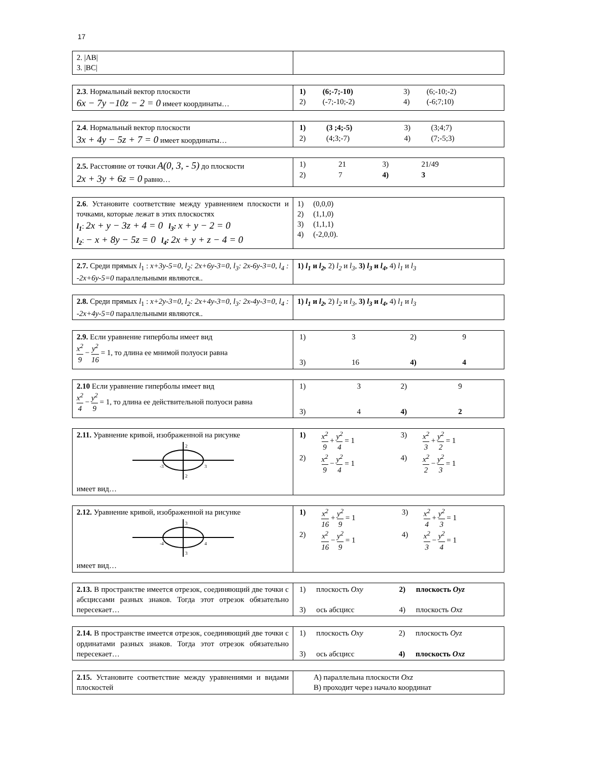17
| 2. /AB/ 3. /BC/ | |
| 2.3 . Нормальный вектор плоскости 6x − 7y −10z − 2 = 0 имеет координаты… | / 1) / (6;-7;-10) / 3) / (6;-10;-2) / / 2) / (-7;-10;-2) / 4) / (-6;7;10) / |
| 2.4 . Нормальный вектор плоскости 3x + 4y − 5z + 7 = 0 имеет координаты… | / 1) / (3 ;4;-5) / 3) / (3;4;7) / / 2) / (4;3;-7) / 4) / (7;-5;3) / |
| 2.5. Расстояние от точки A(0, 3, - 5) до плоскости 2x + 3y + 6z = 0 равно… | / 1) / 21 / 3) / 21/49 / / 2) / 7 / 4) / 3 / |
| 2.6 . Установите соответствие между уравнением плоскости и точками, которые лежат в этих плоскостях l<sub>1</sub> : 2x + y − 3z + 4 = 0 l<sub>3</sub>: x + y − 2 = 0 l<sub>2</sub> : − x + 8y − 5z = 0 l<sub>4</sub>: 2x + y + z − 4 = 0 | 1) (0,0,0) 2) (1,1,0) 3) (1,1,1) 4) (-2,0,0). |
| 2.7. Среди прямых l<sub>1</sub> : x+3y-5=0, l<sub>2</sub>: 2x+6y-3=0, l<sub>3</sub>: 2x-6y-3=0, l<sub>4</sub> : -2x+6y-5=0 параллельными являются.. | 1) l<sub>1</sub> и l<sub>2</sub>, 2) l<sub>2</sub> и l<sub>3</sub>, 3) l<sub>3</sub> и l<sub>4</sub> , 4) l<sub>1</sub> и l<sub>3</sub> |
| 2.8. Среди прямых l<sub>1</sub> : x+2y-3=0, l<sub>2</sub>: 2x+4y-3=0, l<sub>3</sub>: 2x-4y-3=0, l<sub>4</sub> : -2x+4y-5=0 параллельными являются.. | 1) l<sub>1</sub> и l<sub>2</sub>, 2) l<sub>2</sub> и l<sub>3</sub>, 3) l<sub>3</sub> и l<sub>4</sub> , 4) l<sub>1</sub> и l<sub>3</sub> |
| 2.9. Если уравнение гиперболы имеет вид x<sup>2</sup> 9 − y<sup>2</sup> 16 = 1, то длина ее мнимой полуоси равна | / 1) / 3 / 2) / 9 / / 3) / 16 / 4) / 4 / |
| 2.10 Если уравнение гиперболы имеет вид x<sup>2</sup> 4 − y<sup>2</sup> 9 = 1, то длина ее действительной полуоси равна | / 1) / 3 / 2) / 9 / / 3) / 4 / 4) / 2 / |
| 2.11. Уравнение кривой, изображенной на рисунке -3 3 2 2 имеет вид… | / 1) / x<sup>2</sup> 9 + y<sup>2</sup> 4 = 1 / 3) / x<sup>2</sup> 3 + y<sup>2</sup> 2 = 1 / / 2) / x<sup>2</sup> 9 − y<sup>2</sup> 4 = 1 / 4) / x<sup>2</sup> 2 − y<sup>2</sup> 3 = 1 / |
| 2.12. Уравнение кривой, изображенной на рисунке -4 4 3 3 имеет вид… | / 1) / x<sup>2</sup> 16 + y<sup>2</sup> 9 = 1 / 3) / x<sup>2</sup> 4 + y<sup>2</sup> 3 = 1 / / 2) / x<sup>2</sup> 16 − y<sup>2</sup> 9 = 1 / 4) / x<sup>2</sup> 3 − y<sup>2</sup> 4 = 1 / |
| 2.13. В пространстве имеется отрезок, соединяющий две точки с абсциссами разных знаков. Тогда этот отрезок обязательно пересекает… | / 1) / плоскость Oxy / 2) / плоскость Oyz / / 3) / ось абсцисс / 4) / плоскость Oxz / |
| 2.14. В пространстве имеется отрезок, соединяющий две точки с ординатами разных знаков. Тогда этот отрезок обязательно пересекает… | / 1) / плоскость Oxy / 2) / плоскость Oyz / / 3) / ось абсцисс / 4) / плоскость Oxz / |
| 2.15. Установите соответствие между уравнениями и видами плоскостей | А) параллельна плоскости Oxz В) проходит через начало координат |